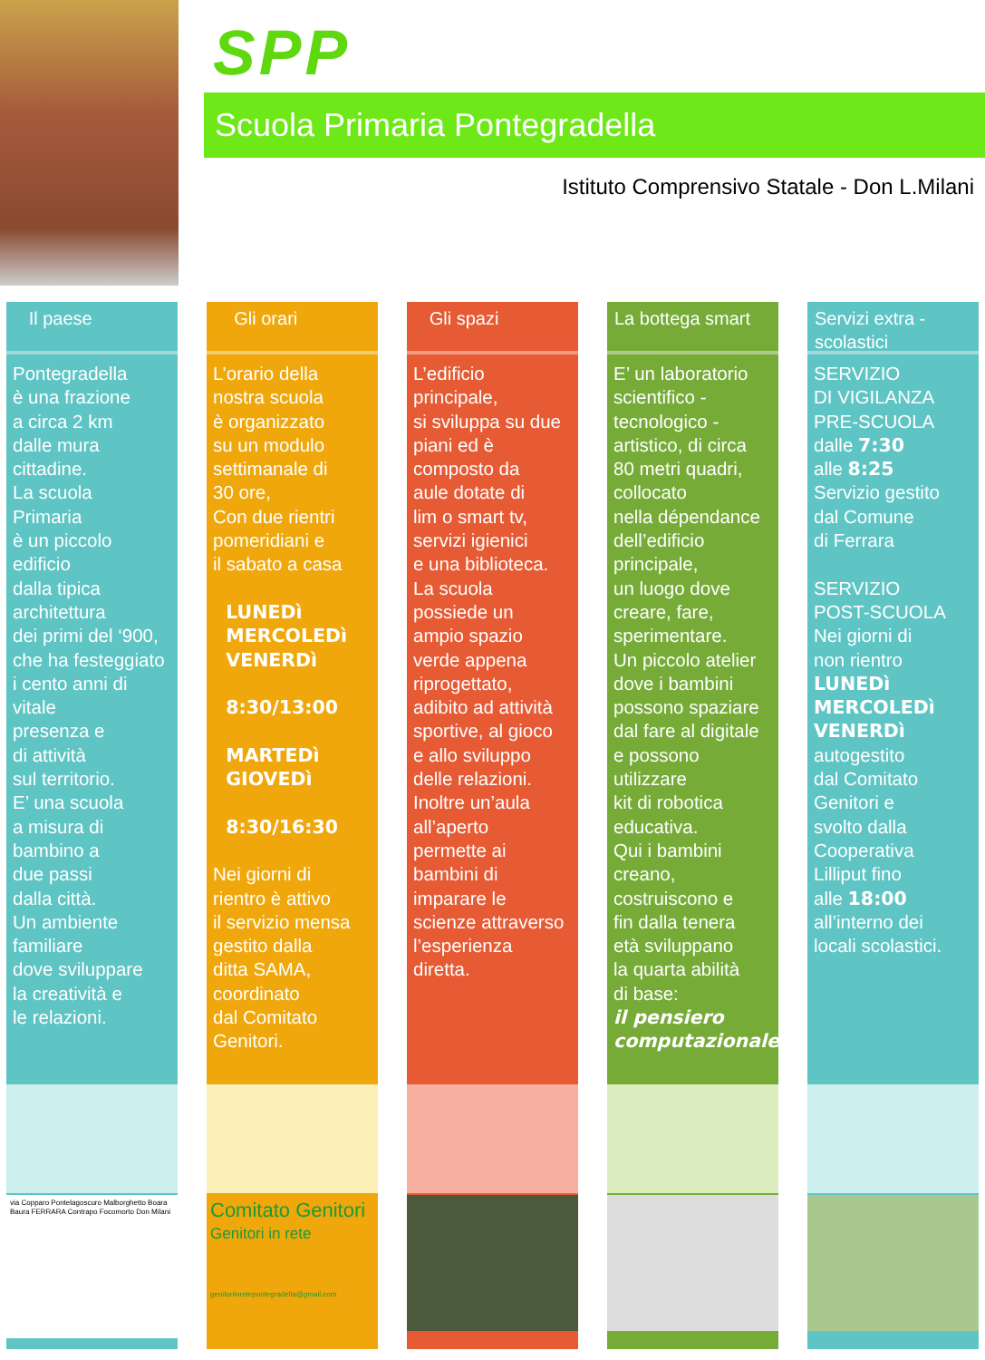SPP
Scuola Primaria Pontegradella
Istituto Comprensivo Statale - Don L.Milani
Il paese
Pontegradella
è una frazione
a circa 2 km
dalle mura
cittadine.
La scuola
Primaria
è un piccolo
edificio
dalla tipica
architettura
dei primi del ‘900,
che ha festeggiato
i cento anni di
vitale
presenza e
di attività
sul territorio.
E’ una scuola
a misura di
bambino a
due passi
dalla città.
Un ambiente
familiare
dove sviluppare
la creatività e
le relazioni.
via Copparo Pontelagoscuro Malborghetto Boara Baura FERRARA Contrapo Focomorto Don Milani
Gli orari
L’orario della
nostra scuola
è organizzato
su un modulo
settimanale di
30 ore,
Con due rientri
pomeridiani e
il sabato a casa
LUNEDì
MERCOLEDì
VENERDì
8:30/13:00
MARTEDì
GIOVEDì
8:30/16:30
Nei giorni di
rientro è attivo
il servizio mensa
gestito dalla
ditta SAMA,
coordinato
dal Comitato
Genitori.
Comitato Genitori
Genitori in rete
genitoriinretepontegradella@gmail.com
Gli spazi
L’edificio
principale,
si sviluppa su due
piani ed è
composto da
aule dotate di
lim o smart tv,
servizi igienici
e una biblioteca.
La scuola
possiede un
ampio spazio
verde appena
riprogettato,
adibito ad attività
sportive, al gioco
e allo sviluppo
delle relazioni.
Inoltre un’aula
all’aperto
permette ai
bambini di
imparare le
scienze attraverso
l’esperienza
diretta.
La bottega smart
E’ un laboratorio
scientifico -
tecnologico -
artistico, di circa
80 metri quadri,
collocato
nella dépendance
dell’edificio
principale,
un luogo dove
creare, fare,
sperimentare.
Un piccolo atelier
dove i bambini
possono spaziare
dal fare al digitale
e possono
utilizzare
kit di robotica
educativa.
Qui i bambini
creano,
costruiscono e
fin dalla tenera
età sviluppano
la quarta abilità
di base:
il pensiero
computazionale.
Servizi extra - scolastici
SERVIZIO
DI VIGILANZA
PRE-SCUOLA
dalle 7:30
alle 8:25
Servizio gestito
dal Comune
di Ferrara
SERVIZIO
POST-SCUOLA
Nei giorni di
non rientro
LUNEDì
MERCOLEDì
VENERDì
autogestito
dal Comitato
Genitori e
svolto dalla
Cooperativa
Lilliput fino
alle 18:00
all’interno dei
locali scolastici.